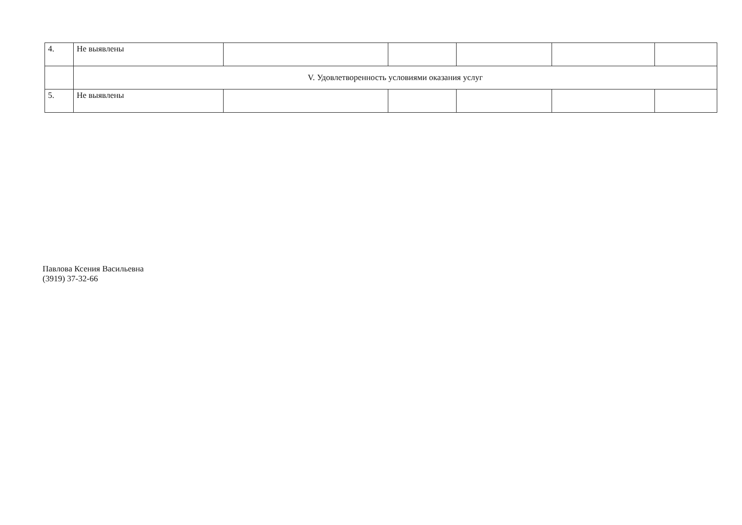| 4. | Не выявлены | | | | | |
| | V. Удовлетворенность условиями оказания услуг | | | | | |
| 5. | Не выявлены | | | | | |
Павлова Ксения Васильевна
(3919) 37-32-66